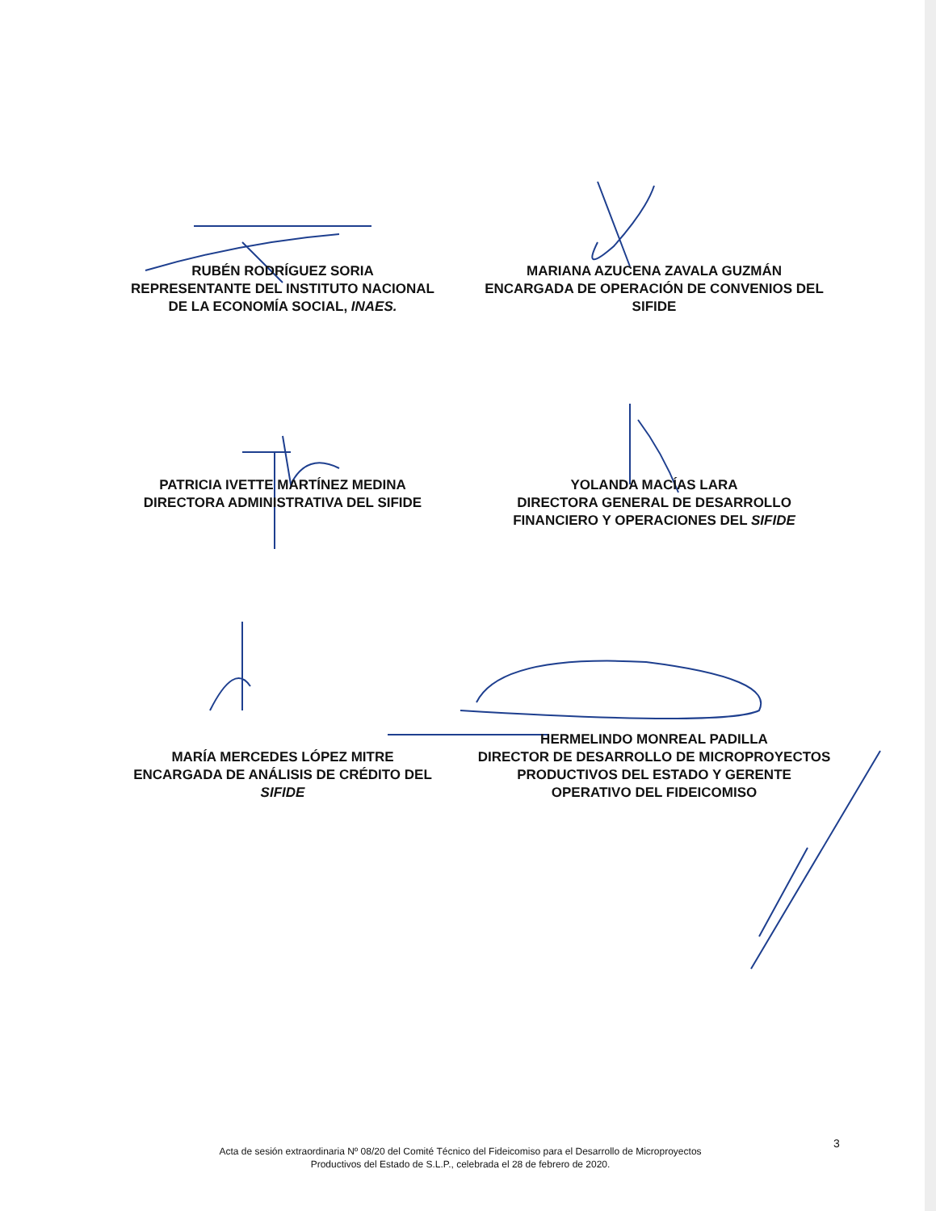RUBÉN RODRÍGUEZ SORIA
REPRESENTANTE DEL INSTITUTO NACIONAL
DE LA ECONOMÍA SOCIAL, INAES.
MARIANA AZUCENA ZAVALA GUZMÁN
ENCARGADA DE OPERACIÓN DE CONVENIOS DEL
SIFIDE
PATRICIA IVETTE MARTÍNEZ MEDINA
DIRECTORA ADMINISTRATIVA DEL SIFIDE
YOLANDA MACÍAS LARA
DIRECTORA GENERAL DE DESARROLLO
FINANCIERO Y OPERACIONES DEL SIFIDE
MARÍA MERCEDES LÓPEZ MITRE
ENCARGADA DE ANÁLISIS DE CRÉDITO DEL
SIFIDE
HERMELINDO MONREAL PADILLA
DIRECTOR DE DESARROLLO DE MICROPROYECTOS
PRODUCTIVOS DEL ESTADO Y GERENTE
OPERATIVO DEL FIDEICOMISO
3
Acta de sesión extraordinaria Nº 08/20 del Comité Técnico del Fideicomiso para el Desarrollo de Microproyectos
Productivos del Estado de S.L.P., celebrada el 28 de febrero de 2020.